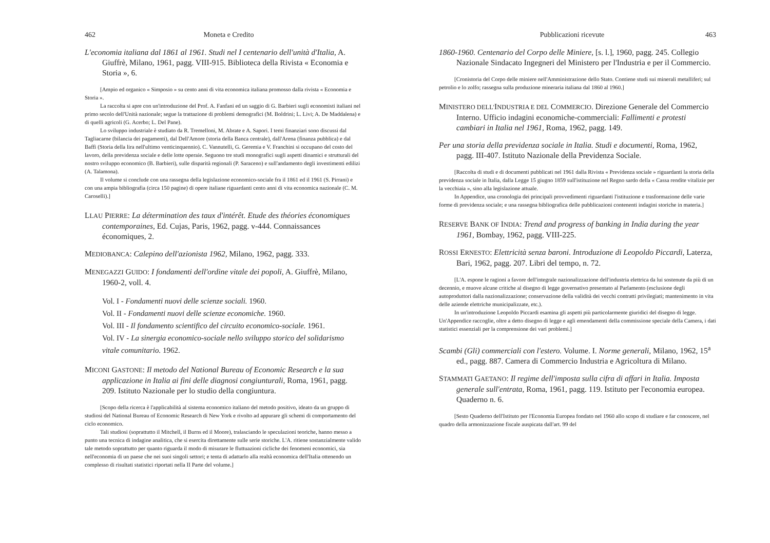462 Moneta e Credito
L'economia italiana dal 1861 al 1961. Studi nel I centenario dell'unità d'Italia, A. Giuffrè, Milano, 1961, pagg. VIII-915. Biblioteca della Rivista « Economia e Storia », 6.
[Ampio ed organico « Simposio » su cento anni di vita economica italiana promosso dalla rivista « Economia e Storia ».
La raccolta si apre con un'introduzione del Prof. A. Fanfani ed un saggio di G. Barbieri sugli economisti italiani nel primo secolo dell'Unità nazionale; segue la trattazione di problemi demografici (M. Boldrini; L. Livi; A. De Maddalena) e di quelli agricoli (G. Acerbo; L. Del Pane).
Lo sviluppo industriale è studiato da R. Tremelloni, M. Abrate e A. Sapori. I temi finanziari sono discussi dal Tagliacarne (bilancia dei pagamenti), dal Dell'Amore (storia della Banca centrale), dall'Arena (finanza pubblica) e dal Baffi (Storia della lira nell'ultimo venticinquennio). C. Vannutelli, G. Geremia e V. Franchini si occupano del costo del lavoro, della previdenza sociale e delle lotte operaie. Seguono tre studi monografici sugli aspetti dinamici e strutturali del nostro sviluppo economico (B. Barbieri), sulle disparità regionali (P. Saraceno) e sull'andamento degli investimenti edilizi (A. Talamona).
Il volume si conclude con una rassegna della legislazione economico-sociale fra il 1861 ed il 1961 (S. Pirrani) e con una ampia bibliografia (circa 150 pagine) di opere italiane riguardanti cento anni di vita economica nazionale (C. M. Caroselli).]
LLAU PIERRE: La détermination des taux d'intérêt. Etude des théories économiques contemporaines, Ed. Cujas, Paris, 1962, pagg. v-444. Connaissances économiques, 2.
MEDIOBANCA: Calepino dell'azionista 1962, Milano, 1962, pagg. 333.
MENEGAZZI GUIDO: I fondamenti dell'ordine vitale dei popoli, A. Giuffrè, Milano, 1960-2, voll. 4.
Vol. I - Fondamenti nuovi delle scienze sociali. 1960.
Vol. II - Fondamenti nuovi delle scienze economiche. 1960.
Vol. III - Il fondamento scientifico del circuito economico-sociale. 1961.
Vol. IV - La sinergia economico-sociale nello sviluppo storico del solidarismo vitale comunitario. 1962.
MICONI GASTONE: Il metodo del National Bureau of Economic Research e la sua applicazione in Italia ai fini delle diagnosi congiunturali, Roma, 1961, pagg. 209. Istituto Nazionale per lo studio della congiuntura.
[Scopo della ricerca è l'applicabilità al sistema economico italiano del metodo positivo, ideato da un gruppo di studiosi del National Bureau of Economic Research di New York e rivolto ad appurare gli schemi di comportamento del ciclo economico.
Tali studiosi (soprattutto il Mitchell, il Burns ed il Moore), tralasciando le speculazioni teoriche, hanno messo a punto una tecnica di indagine analitica, che si esercita direttamente sulle serie storiche. L'A. ritiene sostanzialmente valido tale metodo soprattutto per quanto riguarda il modo di misurare le fluttuazioni cicliche dei fenomeni economici, sia nell'economia di un paese che nei suoi singoli settori; e tenta di adattarlo alla realtà economica dell'Italia ottenendo un complesso di risultati statistici riportati nella II Parte del volume.]
Pubblicazioni ricevute 463
1860-1960. Centenario del Corpo delle Miniere, [s. l.], 1960, pagg. 245. Collegio Nazionale Sindacato Ingegneri del Ministero per l'Industria e per il Commercio.
[Cronistoria del Corpo delle miniere nell'Amministrazione dello Stato. Contiene studi sui minerali metalliferi; sul petrolio e lo zolfo; rassegna sulla produzione mineraria italiana dal 1860 al 1960.]
MINISTERO DELL'INDUSTRIA E DEL COMMERCIO. Direzione Generale del Commercio Interno. Ufficio indagini economiche-commerciali: Fallimenti e protesti cambiari in Italia nel 1961, Roma, 1962, pagg. 149.
Per una storia della previdenza sociale in Italia. Studi e documenti, Roma, 1962, pagg. III-407. Istituto Nazionale della Previdenza Sociale.
[Raccolta di studi e di documenti pubblicati nel 1961 dalla Rivista « Previdenza sociale » riguardanti la storia della previdenza sociale in Italia, dalla Legge 15 giugno 1859 sull'istituzione nel Regno sardo della « Cassa rendite vitalizie per la vecchiaia », sino alla legislazione attuale.
In Appendice, una cronologia dei principali provvedimenti riguardanti l'istituzione e trasformazione delle varie forme di previdenza sociale; e una rassegna bibliografica delle pubblicazioni contenenti indagini storiche in materia.]
RESERVE BANK OF INDIA: Trend and progress of banking in India during the year 1961, Bombay, 1962, pagg. VIII-225.
ROSSI ERNESTO: Elettricità senza baroni. Introduzione di Leopoldo Piccardi, Laterza, Bari, 1962, pagg. 207. Libri del tempo, n. 72.
[L'A. espone le ragioni a favore dell'integrale nazionalizzazione dell'industria elettrica da lui sostenute da più di un decennio, e muove alcune critiche al disegno di legge governativo presentato al Parlamento (esclusione degli autoproduttori dalla nazionalizzazione; conservazione della validità dei vecchi contratti privilegiati; mantenimento in vita delle aziende elettriche municipalizzate, etc.).
In un'introduzione Leopoldo Piccardi esamina gli aspetti più particolarmente giuridici del disegno di legge. Un'Appendice raccoglie, oltre a detto disegno di legge e agli emendamenti della commissione speciale della Camera, i dati statistici essenziali per la comprensione dei vari problemi.]
Scambi (Gli) commerciali con l'estero. Volume. I. Norme generali, Milano, 1962, 15<sup>a</sup> ed., pagg. 887. Camera di Commercio Industria e Agricoltura di Milano.
STAMMATI GAETANO: Il regime dell'imposta sulla cifra di affari in Italia. Imposta generale sull'entrata, Roma, 1961, pagg. 119. Istituto per l'economia europea. Quaderno n. 6.
[Sesto Quaderno dell'Istituto per l'Economia Europea fondato nel 1960 allo scopo di studiare e far conoscere, nel quadro della armonizzazione fiscale auspicata dall'art. 99 del